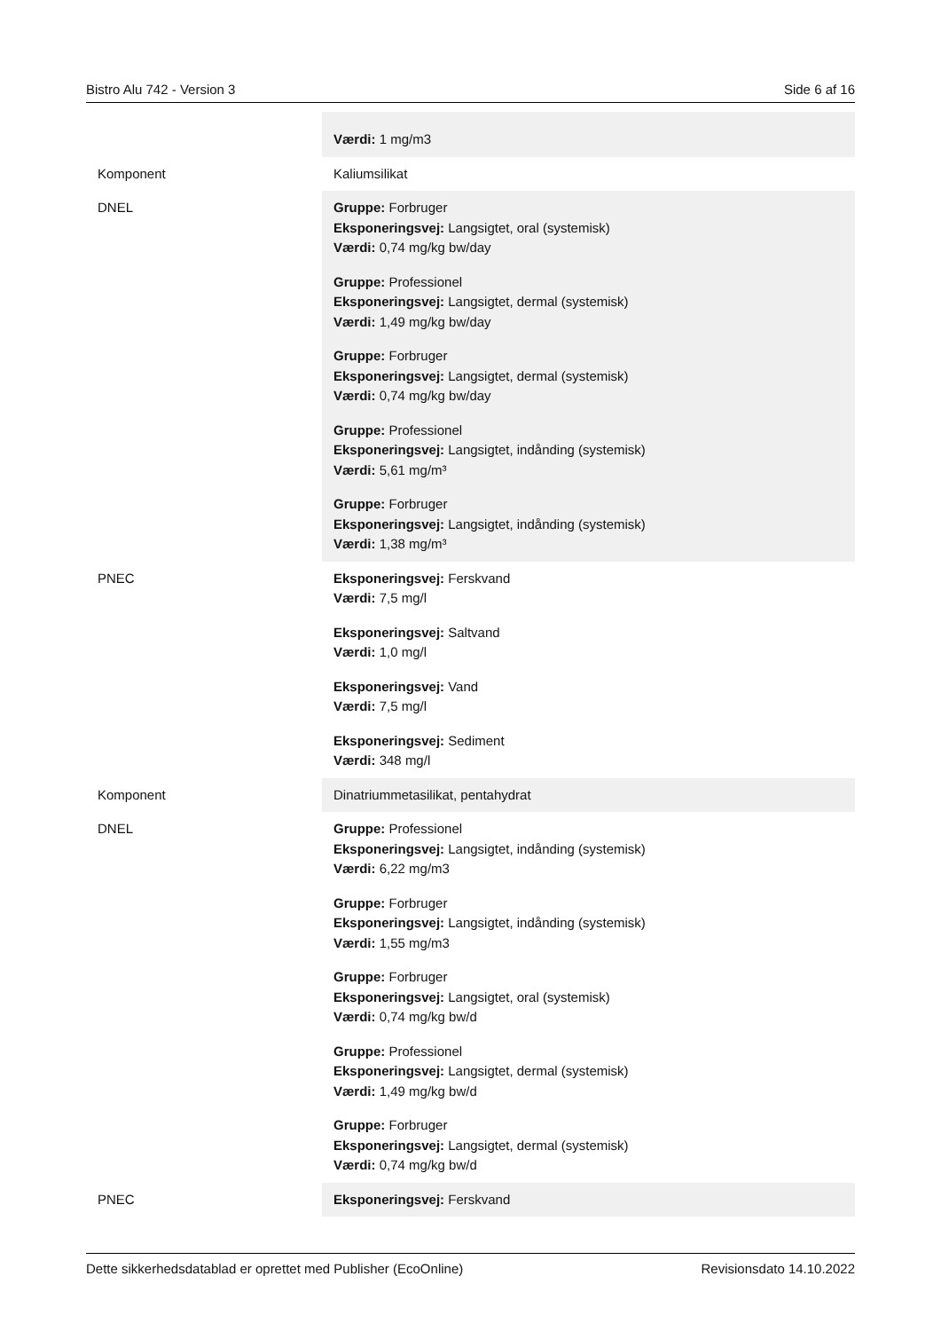Bistro Alu 742 - Version 3 Side 6 af 16
| | Værdi: 1 mg/m3 |
| Komponent | Kaliumsilikat |
| DNEL | Gruppe: Forbruger Eksponeringsvej: Langsigtet, oral (systemisk) Værdi: 0,74 mg/kg bw/day Gruppe: Professionel Eksponeringsvej: Langsigtet, dermal (systemisk) Værdi: 1,49 mg/kg bw/day Gruppe: Forbruger Eksponeringsvej: Langsigtet, dermal (systemisk) Værdi: 0,74 mg/kg bw/day Gruppe: Professionel Eksponeringsvej: Langsigtet, indånding (systemisk) Værdi: 5,61 mg/m³ Gruppe: Forbruger Eksponeringsvej: Langsigtet, indånding (systemisk) Værdi: 1,38 mg/m³ |
| PNEC | Eksponeringsvej: Ferskvand Værdi: 7,5 mg/l Eksponeringsvej: Saltvand Værdi: 1,0 mg/l Eksponeringsvej: Vand Værdi: 7,5 mg/l Eksponeringsvej: Sediment Værdi: 348 mg/l |
| Komponent | Dinatriummetasilikat, pentahydrat |
| DNEL | Gruppe: Professionel Eksponeringsvej: Langsigtet, indånding (systemisk) Værdi: 6,22 mg/m3 Gruppe: Forbruger Eksponeringsvej: Langsigtet, indånding (systemisk) Værdi: 1,55 mg/m3 Gruppe: Forbruger Eksponeringsvej: Langsigtet, oral (systemisk) Værdi: 0,74 mg/kg bw/d Gruppe: Professionel Eksponeringsvej: Langsigtet, dermal (systemisk) Værdi: 1,49 mg/kg bw/d Gruppe: Forbruger Eksponeringsvej: Langsigtet, dermal (systemisk) Værdi: 0,74 mg/kg bw/d |
| PNEC | Eksponeringsvej: Ferskvand |
Dette sikkerhedsdatablad er oprettet med Publisher (EcoOnline) Revisionsdato 14.10.2022